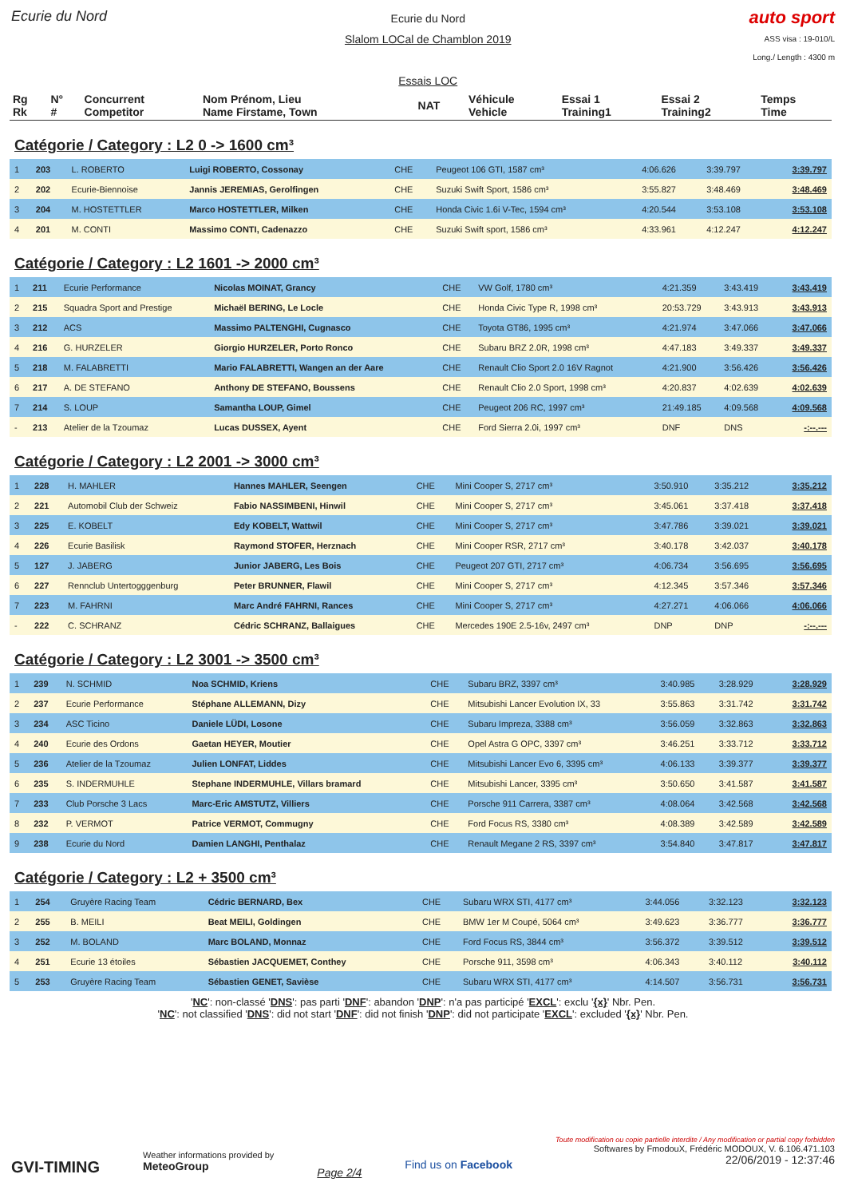Ecurie du Nord
Ecurie du Nord
Slalom LOCal de Chamblon 2019
Essais LOC
auto sport
ASS visa : 19-010/L
Long./ Length : 4300 m
| Rg Rk | N° # | Concurrent Competitor | Nom Prénom, Lieu Name Firstame, Town | NAT | Véhicule Vehicle | Essai 1 Training1 | Essai 2 Training2 | Temps Time |
| --- | --- | --- | --- | --- | --- | --- | --- | --- |
Catégorie / Category : L2 0 -> 1600 cm³
| 1 | 203 | L. ROBERTO | Luigi ROBERTO, Cossonay | CHE | Peugeot 106 GTI, 1587 cm³ | 4:06.626 | 3:39.797 | 3:39.797 |
| 2 | 202 | Ecurie-Biennoise | Jannis JEREMIAS, Gerolfingen | CHE | Suzuki Swift Sport, 1586 cm³ | 3:55.827 | 3:48.469 | 3:48.469 |
| 3 | 204 | M. HOSTETTLER | Marco HOSTETTLER, Milken | CHE | Honda Civic 1.6i V-Tec, 1594 cm³ | 4:20.544 | 3:53.108 | 3:53.108 |
| 4 | 201 | M. CONTI | Massimo CONTI, Cadenazzo | CHE | Suzuki Swift sport, 1586 cm³ | 4:33.961 | 4:12.247 | 4:12.247 |
Catégorie / Category : L2 1601 -> 2000 cm³
| 1 | 211 | Ecurie Performance | Nicolas MOINAT, Grancy | CHE | VW Golf, 1780 cm³ | 4:21.359 | 3:43.419 | 3:43.419 |
| 2 | 215 | Squadra Sport and Prestige | Michaël BERING, Le Locle | CHE | Honda Civic Type R, 1998 cm³ | 20:53.729 | 3:43.913 | 3:43.913 |
| 3 | 212 | ACS | Massimo PALTENGHI, Cugnasco | CHE | Toyota GT86, 1995 cm³ | 4:21.974 | 3:47.066 | 3:47.066 |
| 4 | 216 | G. HURZELER | Giorgio HURZELER, Porto Ronco | CHE | Subaru BRZ 2.0R, 1998 cm³ | 4:47.183 | 3:49.337 | 3:49.337 |
| 5 | 218 | M. FALABRETTI | Mario FALABRETTI, Wangen an der Aare | CHE | Renault Clio Sport 2.0 16V Ragnot | 4:21.900 | 3:56.426 | 3:56.426 |
| 6 | 217 | A. DE STEFANO | Anthony DE STEFANO, Boussens | CHE | Renault Clio 2.0 Sport, 1998 cm³ | 4:20.837 | 4:02.639 | 4:02.639 |
| 7 | 214 | S. LOUP | Samantha LOUP, Gimel | CHE | Peugeot 206 RC, 1997 cm³ | 21:49.185 | 4:09.568 | 4:09.568 |
| - | 213 | Atelier de la Tzoumaz | Lucas DUSSEX, Ayent | CHE | Ford Sierra 2.0i, 1997 cm³ | DNF | DNS | -:--.--- |
Catégorie / Category : L2 2001 -> 3000 cm³
| 1 | 228 | H. MAHLER | Hannes MAHLER, Seengen | CHE | Mini Cooper S, 2717 cm³ | 3:50.910 | 3:35.212 | 3:35.212 |
| 2 | 221 | Automobil Club der Schweiz | Fabio NASSIMBENI, Hinwil | CHE | Mini Cooper S, 2717 cm³ | 3:45.061 | 3:37.418 | 3:37.418 |
| 3 | 225 | E. KOBELT | Edy KOBELT, Wattwil | CHE | Mini Cooper S, 2717 cm³ | 3:47.786 | 3:39.021 | 3:39.021 |
| 4 | 226 | Ecurie Basilisk | Raymond STOFER, Herznach | CHE | Mini Cooper RSR, 2717 cm³ | 3:40.178 | 3:42.037 | 3:40.178 |
| 5 | 127 | J. JABERG | Junior JABERG, Les Bois | CHE | Peugeot 207 GTI, 2717 cm³ | 4:06.734 | 3:56.695 | 3:56.695 |
| 6 | 227 | Rennclub Untertogggenburg | Peter BRUNNER, Flawil | CHE | Mini Cooper S, 2717 cm³ | 4:12.345 | 3:57.346 | 3:57.346 |
| 7 | 223 | M. FAHRNI | Marc André FAHRNI, Rances | CHE | Mini Cooper S, 2717 cm³ | 4:27.271 | 4:06.066 | 4:06.066 |
| - | 222 | C. SCHRANZ | Cédric SCHRANZ, Ballaigues | CHE | Mercedes 190E 2.5-16v, 2497 cm³ | DNP | DNP | -:--.--- |
Catégorie / Category : L2 3001 -> 3500 cm³
| 1 | 239 | N. SCHMID | Noa SCHMID, Kriens | CHE | Subaru BRZ, 3397 cm³ | 3:40.985 | 3:28.929 | 3:28.929 |
| 2 | 237 | Ecurie Performance | Stéphane ALLEMANN, Dizy | CHE | Mitsubishi Lancer Evolution IX, 33 | 3:55.863 | 3:31.742 | 3:31.742 |
| 3 | 234 | ASC Ticino | Daniele LÜDI, Losone | CHE | Subaru Impreza, 3388 cm³ | 3:56.059 | 3:32.863 | 3:32.863 |
| 4 | 240 | Ecurie des Ordons | Gaetan HEYER, Moutier | CHE | Opel Astra G OPC, 3397 cm³ | 3:46.251 | 3:33.712 | 3:33.712 |
| 5 | 236 | Atelier de la Tzoumaz | Julien LONFAT, Liddes | CHE | Mitsubishi Lancer Evo 6, 3395 cm³ | 4:06.133 | 3:39.377 | 3:39.377 |
| 6 | 235 | S. INDERMUHLE | Stephane INDERMUHLE, Villars bramard | CHE | Mitsubishi Lancer, 3395 cm³ | 3:50.650 | 3:41.587 | 3:41.587 |
| 7 | 233 | Club Porsche 3 Lacs | Marc-Eric AMSTUTZ, Villiers | CHE | Porsche 911 Carrera, 3387 cm³ | 4:08.064 | 3:42.568 | 3:42.568 |
| 8 | 232 | P. VERMOT | Patrice VERMOT, Commugny | CHE | Ford Focus RS, 3380 cm³ | 4:08.389 | 3:42.589 | 3:42.589 |
| 9 | 238 | Ecurie du Nord | Damien LANGHI, Penthalaz | CHE | Renault Megane 2 RS, 3397 cm³ | 3:54.840 | 3:47.817 | 3:47.817 |
Catégorie / Category : L2 + 3500 cm³
| 1 | 254 | Gruyère Racing Team | Cédric BERNARD, Bex | CHE | Subaru WRX STI, 4177 cm³ | 3:44.056 | 3:32.123 | 3:32.123 |
| 2 | 255 | B. MEILI | Beat MEILI, Goldingen | CHE | BMW 1er M Coupé, 5064 cm³ | 3:49.623 | 3:36.777 | 3:36.777 |
| 3 | 252 | M. BOLAND | Marc BOLAND, Monnaz | CHE | Ford Focus RS, 3844 cm³ | 3:56.372 | 3:39.512 | 3:39.512 |
| 4 | 251 | Ecurie 13 étoiles | Sébastien JACQUEMET, Conthey | CHE | Porsche 911, 3598 cm³ | 4:06.343 | 3:40.112 | 3:40.112 |
| 5 | 253 | Gruyère Racing Team | Sébastien GENET, Savièse | CHE | Subaru WRX STI, 4177 cm³ | 4:14.507 | 3:56.731 | 3:56.731 |
'NC': non-classé 'DNS': pas parti 'DNF': abandon 'DNP': n'a pas participé 'EXCL': exclu '{x}' Nbr. Pen.
'NC': not classified 'DNS': did not start 'DNF': did not finish 'DNP': did not participate 'EXCL': excluded '{x}' Nbr. Pen.
GVI-TIMING
Weather informations provided by
MeteoGroup
Page 2/4
Find us on Facebook
Toute modification ou copie partielle interdite / Any modification or partial copy forbidden
Softwares by FmodouX, Frédéric MODOUX, V. 6.106.471.103
22/06/2019 - 12:37:46